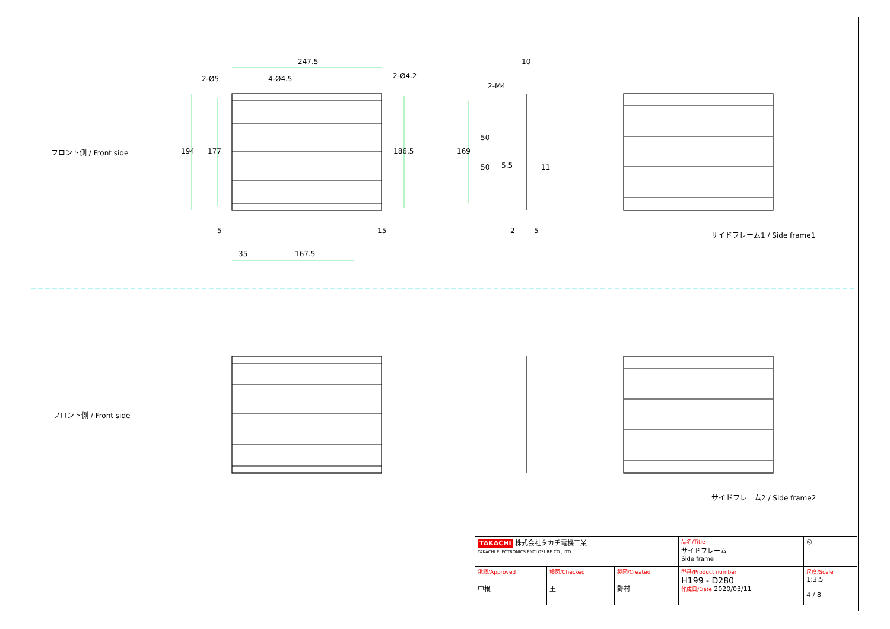247.5
2-Ø5 4-Ø4.5 2-Ø4.2
フロント側 / Front side 194 177 186.5
5 15
35 167.5
10
2-M4
169
50
50 5.5 11
2 5 サイドフレーム1 / Side frame1
フロント側 / Front side
サイドフレーム2 / Side frame2
| TAKACHI 株式会社タカチ電機工業 TAKACHI ELECTRONICS ENCLOSURE CO., LTD. | | | 品名/Title サイドフレーム Side frame | ◎ |
| 承認/Approved 中根 | 検図/Checked 王 | 製図/Created 野村 | 型番/Product number H199 - D280 作成日/Date 2020/03/11 | 尺度/Scale 1:3.5 4 / 8 |